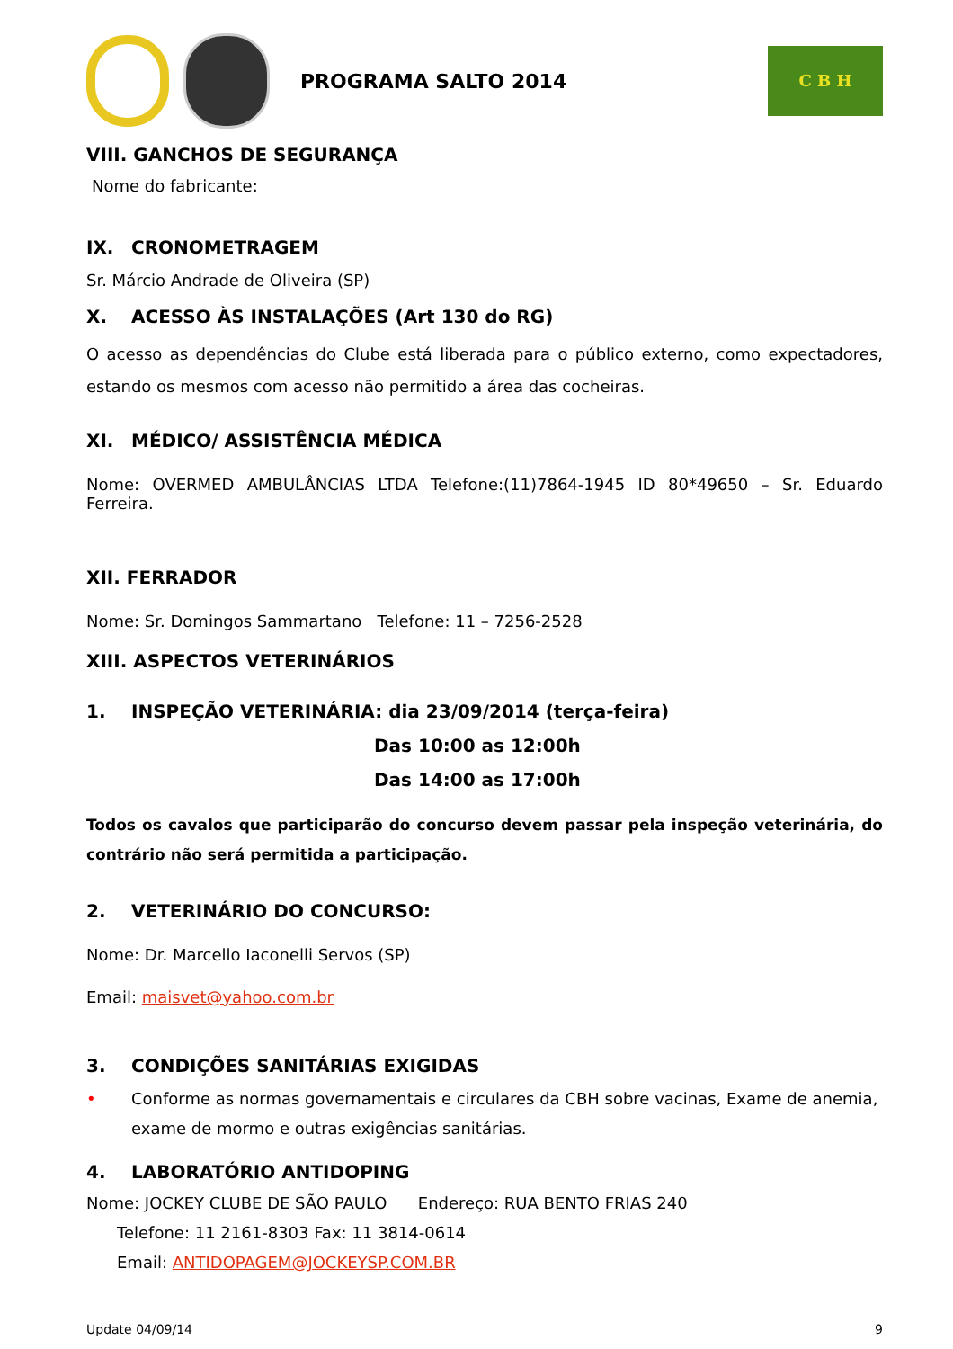PROGRAMA SALTO 2014
C B H
VIII. GANCHOS DE SEGURANÇA
Nome do fabricante:
IX. CRONOMETRAGEM
Sr. Márcio Andrade de Oliveira (SP)
X. ACESSO ÀS INSTALAÇÕES (Art 130 do RG)
O acesso as dependências do Clube está liberada para o público externo, como expectadores, estando os mesmos com acesso não permitido a área das cocheiras.
XI. MÉDICO/ ASSISTÊNCIA MÉDICA
Nome: OVERMED AMBULÂNCIAS LTDA Telefone:(11)7864-1945 ID 80*49650 – Sr. Eduardo Ferreira.
XII. FERRADOR
Nome: Sr. Domingos Sammartano Telefone: 11 – 7256-2528
XIII. ASPECTOS VETERINÁRIOS
1. INSPEÇÃO VETERINÁRIA: dia 23/09/2014 (terça-feira)
Das 10:00 as 12:00h
Das 14:00 as 17:00h
Todos os cavalos que participarão do concurso devem passar pela inspeção veterinária, do contrário não será permitida a participação.
2. VETERINÁRIO DO CONCURSO:
Nome: Dr. Marcello Iaconelli Servos (SP)
Email: maisvet@yahoo.com.br
3. CONDIÇÕES SANITÁRIAS EXIGIDAS
• Conforme as normas governamentais e circulares da CBH sobre vacinas, Exame de anemia, exame de mormo e outras exigências sanitárias.
4. LABORATÓRIO ANTIDOPING
Nome: JOCKEY CLUBE DE SÃO PAULO Endereço: RUA BENTO FRIAS 240
Telefone: 11 2161-8303 Fax: 11 3814-0614
Email: ANTIDOPAGEM@JOCKEYSP.COM.BR
Update 04/09/14 9